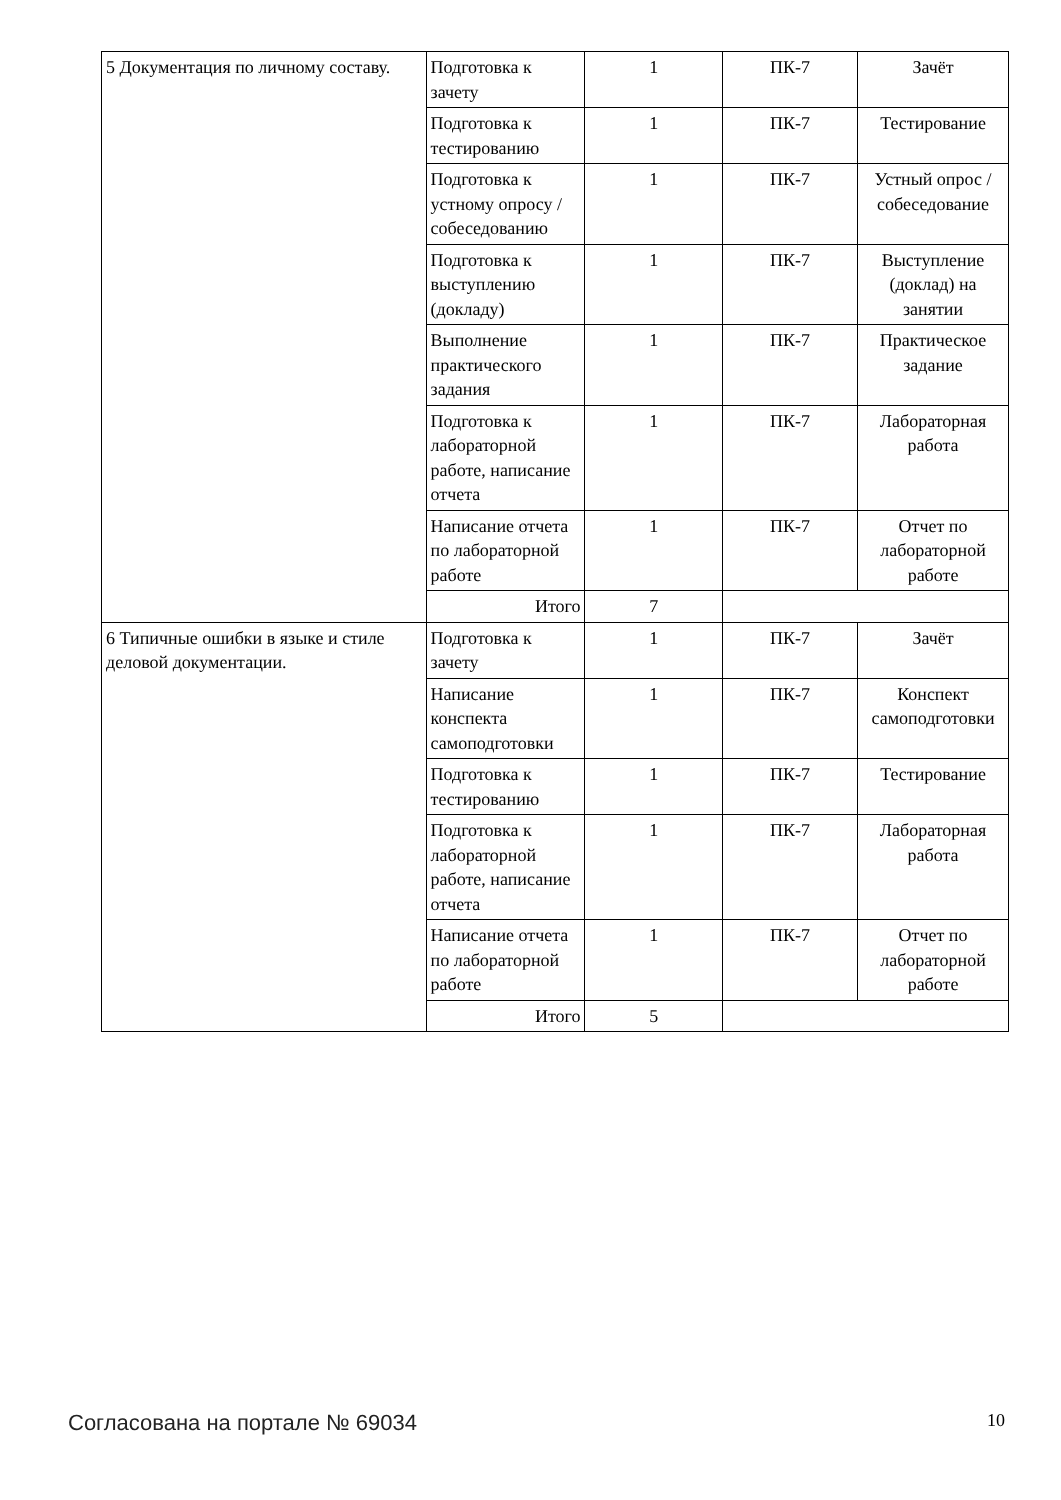| 5 Документация по личному составу. | Подготовка к зачету | 1 | ПК-7 | Зачёт |
| | Подготовка к тестированию | 1 | ПК-7 | Тестирование |
| | Подготовка к устному опросу / собеседованию | 1 | ПК-7 | Устный опрос / собеседование |
| | Подготовка к выступлению (докладу) | 1 | ПК-7 | Выступление (доклад) на занятии |
| | Выполнение практического задания | 1 | ПК-7 | Практическое задание |
| | Подготовка к лабораторной работе, написание отчета | 1 | ПК-7 | Лабораторная работа |
| | Написание отчета по лабораторной работе | 1 | ПК-7 | Отчет по лабораторной работе |
| | Итого | 7 | | |
| 6 Типичные ошибки в языке и стиле деловой документации. | Подготовка к зачету | 1 | ПК-7 | Зачёт |
| | Написание конспекта самоподготовки | 1 | ПК-7 | Конспект самоподготовки |
| | Подготовка к тестированию | 1 | ПК-7 | Тестирование |
| | Подготовка к лабораторной работе, написание отчета | 1 | ПК-7 | Лабораторная работа |
| | Написание отчета по лабораторной работе | 1 | ПК-7 | Отчет по лабораторной работе |
| | Итого | 5 | | |
Согласована на портале № 69034 10